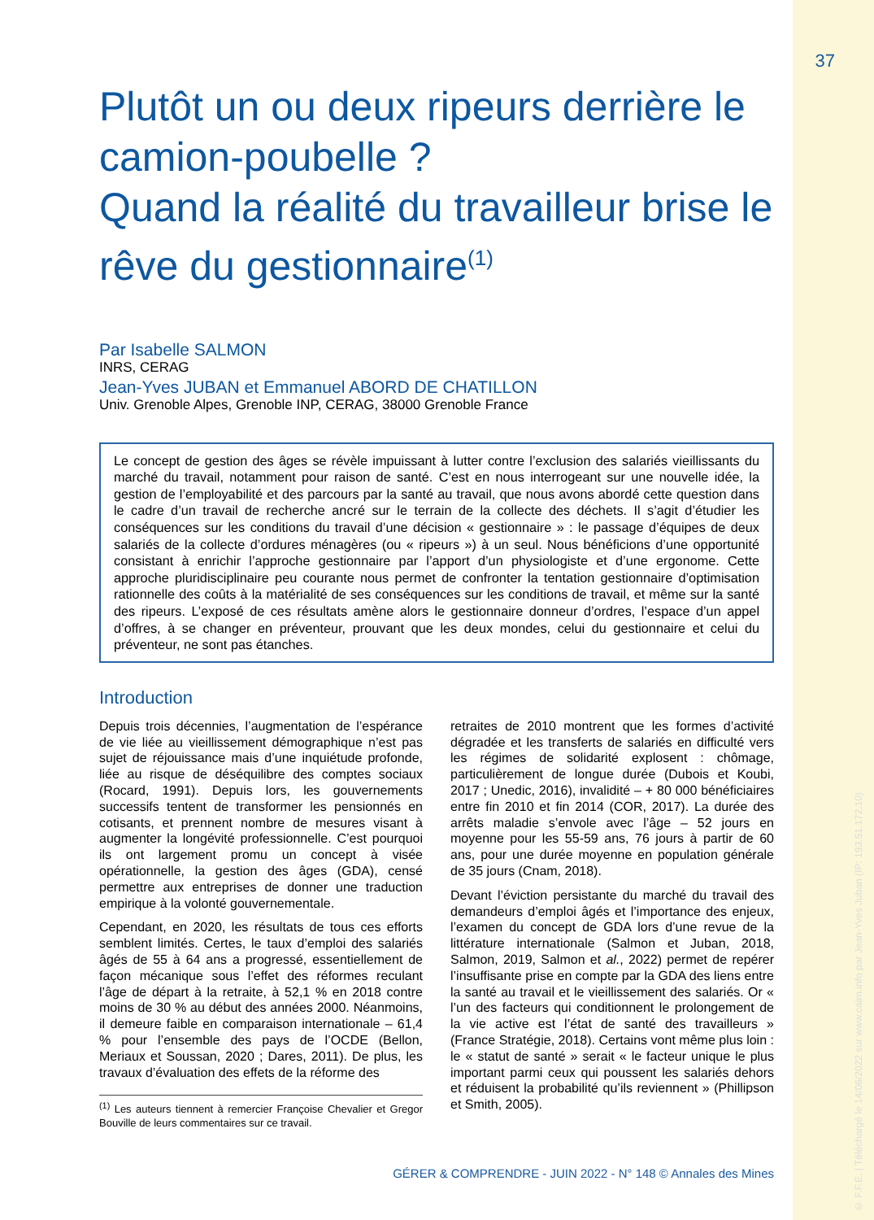37
© F.F.E. | Téléchargé le 14/06/2022 sur www.cairn.info par Jean-Yves Juban (IP: 193.51.172.10)
Plutôt un ou deux ripeurs derrière le camion-poubelle ?
Quand la réalité du travailleur brise le rêve du gestionnaire<sup>(1)</sup>
Par Isabelle SALMON
INRS, CERAG
Jean-Yves JUBAN et Emmanuel ABORD DE CHATILLON
Univ. Grenoble Alpes, Grenoble INP, CERAG, 38000 Grenoble France
Le concept de gestion des âges se révèle impuissant à lutter contre l’exclusion des salariés vieillissants du marché du travail, notamment pour raison de santé. C’est en nous interrogeant sur une nouvelle idée, la gestion de l’employabilité et des parcours par la santé au travail, que nous avons abordé cette question dans le cadre d’un travail de recherche ancré sur le terrain de la collecte des déchets. Il s’agit d’étudier les conséquences sur les conditions du travail d’une décision « gestionnaire » : le passage d’équipes de deux salariés de la collecte d’ordures ménagères (ou « ripeurs ») à un seul. Nous bénéficions d’une opportunité consistant à enrichir l’approche gestionnaire par l’apport d’un physiologiste et d’une ergonome. Cette approche pluridisciplinaire peu courante nous permet de confronter la tentation gestionnaire d’optimisation rationnelle des coûts à la matérialité de ses conséquences sur les conditions de travail, et même sur la santé des ripeurs. L’exposé de ces résultats amène alors le gestionnaire donneur d’ordres, l’espace d’un appel d’offres, à se changer en préventeur, prouvant que les deux mondes, celui du gestionnaire et celui du préventeur, ne sont pas étanches.
Introduction
Depuis trois décennies, l’augmentation de l’espérance de vie liée au vieillissement démographique n’est pas sujet de réjouissance mais d’une inquiétude profonde, liée au risque de déséquilibre des comptes sociaux (Rocard, 1991). Depuis lors, les gouvernements successifs tentent de transformer les pensionnés en cotisants, et prennent nombre de mesures visant à augmenter la longévité professionnelle. C’est pourquoi ils ont largement promu un concept à visée opérationnelle, la gestion des âges (GDA), censé permettre aux entreprises de donner une traduction empirique à la volonté gouvernementale.
Cependant, en 2020, les résultats de tous ces efforts semblent limités. Certes, le taux d’emploi des salariés âgés de 55 à 64 ans a progressé, essentiellement de façon mécanique sous l’effet des réformes reculant l’âge de départ à la retraite, à 52,1 % en 2018 contre moins de 30 % au début des années 2000. Néanmoins, il demeure faible en comparaison internationale – 61,4 % pour l’ensemble des pays de l’OCDE (Bellon, Meriaux et Soussan, 2020 ; Dares, 2011). De plus, les travaux d’évaluation des effets de la réforme des
<sup>(1)</sup> Les auteurs tiennent à remercier Françoise Chevalier et Gregor Bouville de leurs commentaires sur ce travail.
retraites de 2010 montrent que les formes d’activité dégradée et les transferts de salariés en difficulté vers les régimes de solidarité explosent : chômage, particulièrement de longue durée (Dubois et Koubi, 2017 ; Unedic, 2016), invalidité – + 80 000 bénéficiaires entre fin 2010 et fin 2014 (COR, 2017). La durée des arrêts maladie s’envole avec l’âge – 52 jours en moyenne pour les 55-59 ans, 76 jours à partir de 60 ans, pour une durée moyenne en population générale de 35 jours (Cnam, 2018).
Devant l’éviction persistante du marché du travail des demandeurs d’emploi âgés et l’importance des enjeux, l’examen du concept de GDA lors d’une revue de la littérature internationale (Salmon et Juban, 2018, Salmon, 2019, Salmon et al., 2022) permet de repérer l’insuffisante prise en compte par la GDA des liens entre la santé au travail et le vieillissement des salariés. Or « l’un des facteurs qui conditionnent le prolongement de la vie active est l’état de santé des travailleurs » (France Stratégie, 2018). Certains vont même plus loin : le « statut de santé » serait « le facteur unique le plus important parmi ceux qui poussent les salariés dehors et réduisent la probabilité qu’ils reviennent » (Phillipson et Smith, 2005).
GÉRER & COMPRENDRE - JUIN 2022 - N° 148 © Annales des Mines